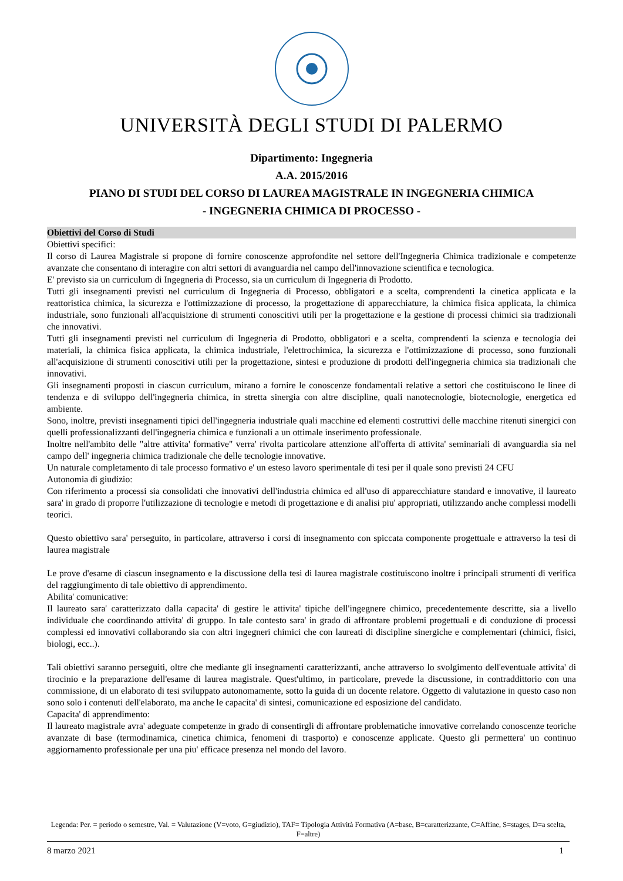UNIVERSITÀ DEGLI STUDI DI PALERMO
Dipartimento: Ingegneria
A.A. 2015/2016
PIANO DI STUDI DEL CORSO DI LAUREA MAGISTRALE IN INGEGNERIA CHIMICA
- INGEGNERIA CHIMICA DI PROCESSO -
Obiettivi del Corso di Studi
Obiettivi specifici:
Il corso di Laurea Magistrale si propone di fornire conoscenze approfondite nel settore dell'Ingegneria Chimica tradizionale e competenze avanzate che consentano di interagire con altri settori di avanguardia nel campo dell'innovazione scientifica e tecnologica.
E' previsto sia un curriculum di Ingegneria di Processo, sia un curriculum di Ingegneria di Prodotto.
Tutti gli insegnamenti previsti nel curriculum di Ingegneria di Processo, obbligatori e a scelta, comprendenti la cinetica applicata e la reattoristica chimica, la sicurezza e l'ottimizzazione di processo, la progettazione di apparecchiature, la chimica fisica applicata, la chimica industriale, sono funzionali all'acquisizione di strumenti conoscitivi utili per la progettazione e la gestione di processi chimici sia tradizionali che innovativi.
Tutti gli insegnamenti previsti nel curriculum di Ingegneria di Prodotto, obbligatori e a scelta, comprendenti la scienza e tecnologia dei materiali, la chimica fisica applicata, la chimica industriale, l'elettrochimica, la sicurezza e l'ottimizzazione di processo, sono funzionali all'acquisizione di strumenti conoscitivi utili per la progettazione, sintesi e produzione di prodotti dell'ingegneria chimica sia tradizionali che innovativi.
Gli insegnamenti proposti in ciascun curriculum, mirano a fornire le conoscenze fondamentali relative a settori che costituiscono le linee di tendenza e di sviluppo dell'ingegneria chimica, in stretta sinergia con altre discipline, quali nanotecnologie, biotecnologie, energetica ed ambiente.
Sono, inoltre, previsti insegnamenti tipici dell'ingegneria industriale quali macchine ed elementi costruttivi delle macchine ritenuti sinergici con quelli professionalizzanti dell'ingegneria chimica e funzionali a un ottimale inserimento professionale.
Inoltre nell'ambito delle "altre attivita' formative" verra' rivolta particolare attenzione all'offerta di attivita' seminariali di avanguardia sia nel campo dell' ingegneria chimica tradizionale che delle tecnologie innovative.
Un naturale completamento di tale processo formativo e' un esteso lavoro sperimentale di tesi per il quale sono previsti 24 CFU
Autonomia di giudizio:
Con riferimento a processi sia consolidati che innovativi dell'industria chimica ed all'uso di apparecchiature standard e innovative, il laureato sara' in grado di proporre l'utilizzazione di tecnologie e metodi di progettazione e di analisi piu' appropriati, utilizzando anche complessi modelli teorici.
Questo obiettivo sara' perseguito, in particolare, attraverso i corsi di insegnamento con spiccata componente progettuale e attraverso la tesi di laurea magistrale
Le prove d'esame di ciascun insegnamento e la discussione della tesi di laurea magistrale costituiscono inoltre i principali strumenti di verifica del raggiungimento di tale obiettivo di apprendimento.
Abilita' comunicative:
Il laureato sara' caratterizzato dalla capacita' di gestire le attivita' tipiche dell'ingegnere chimico, precedentemente descritte, sia a livello individuale che coordinando attivita' di gruppo. In tale contesto sara' in grado di affrontare problemi progettuali e di conduzione di processi complessi ed innovativi collaborando sia con altri ingegneri chimici che con laureati di discipline sinergiche e complementari (chimici, fisici, biologi, ecc..).
Tali obiettivi saranno perseguiti, oltre che mediante gli insegnamenti caratterizzanti, anche attraverso lo svolgimento dell'eventuale attivita' di tirocinio e la preparazione dell'esame di laurea magistrale. Quest'ultimo, in particolare, prevede la discussione, in contraddittorio con una commissione, di un elaborato di tesi sviluppato autonomamente, sotto la guida di un docente relatore. Oggetto di valutazione in questo caso non sono solo i contenuti dell'elaborato, ma anche le capacita' di sintesi, comunicazione ed esposizione del candidato.
Capacita' di apprendimento:
Il laureato magistrale avra' adeguate competenze in grado di consentirgli di affrontare problematiche innovative correlando conoscenze teoriche avanzate di base (termodinamica, cinetica chimica, fenomeni di trasporto) e conoscenze applicate. Questo gli permettera' un continuo aggiornamento professionale per una piu' efficace presenza nel mondo del lavoro.
Legenda: Per. = periodo o semestre, Val. = Valutazione (V=voto, G=giudizio), TAF= Tipologia Attività Formativa (A=base, B=caratterizzante, C=Affine, S=stages, D=a scelta, F=altre)
8 marzo 2021 1